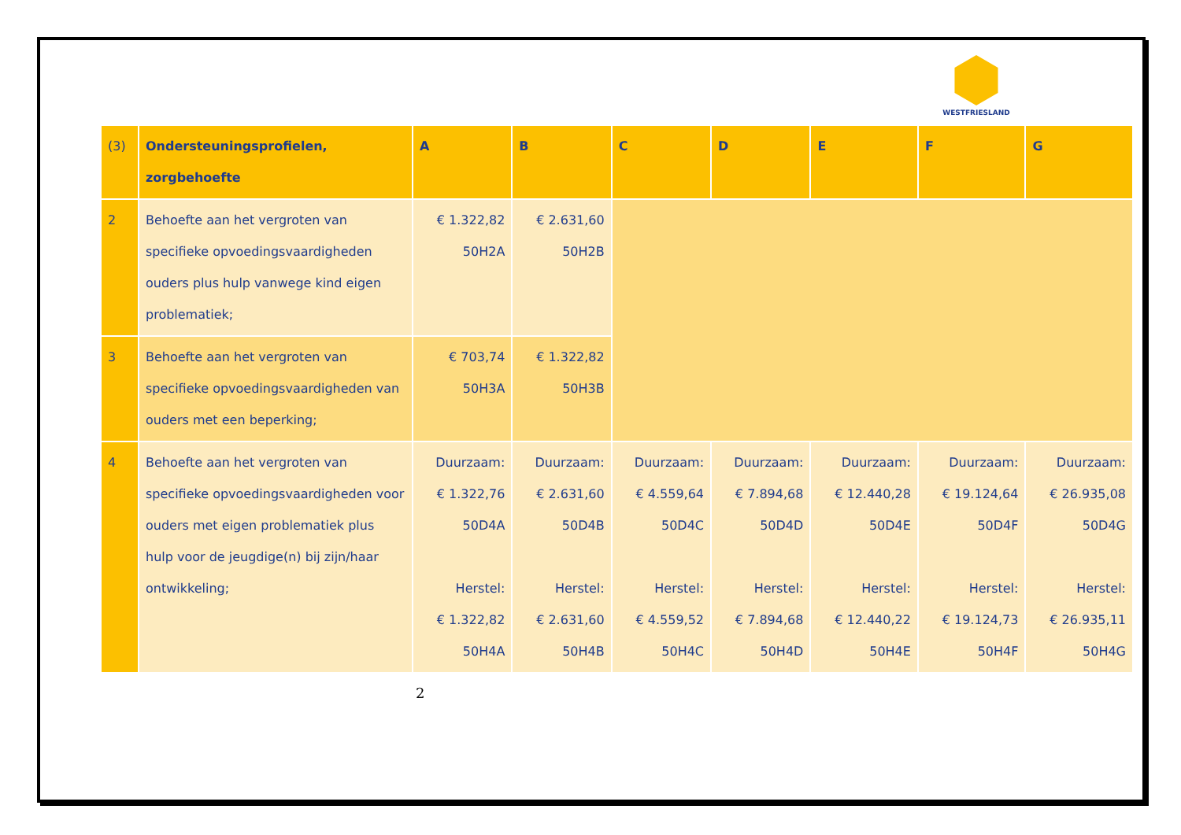WESTFRIESLAND
| (3) | Ondersteuningsprofielen, zorgbehoefte | A | B | C | D | E | F | G |
| --- | --- | --- | --- | --- | --- | --- | --- | --- |
| 2 | Behoefte aan het vergroten van specifieke opvoedingsvaardigheden ouders plus hulp vanwege kind eigen problematiek; | € 1.322,82 50H2A | € 2.631,60 50H2B | | | | | |
| 3 | Behoefte aan het vergroten van specifieke opvoedingsvaardigheden van ouders met een beperking; | € 703,74 50H3A | € 1.322,82 50H3B | | | | | |
| 4 | Behoefte aan het vergroten van specifieke opvoedingsvaardigheden voor ouders met eigen problematiek plus hulp voor de jeugdige(n) bij zijn/haar ontwikkeling; | Duurzaam: € 1.322,76 50D4A Herstel: € 1.322,82 50H4A | Duurzaam: € 2.631,60 50D4B Herstel: € 2.631,60 50H4B | Duurzaam: € 4.559,64 50D4C Herstel: € 4.559,52 50H4C | Duurzaam: € 7.894,68 50D4D Herstel: € 7.894,68 50H4D | Duurzaam: € 12.440,28 50D4E Herstel: € 12.440,22 50H4E | Duurzaam: € 19.124,64 50D4F Herstel: € 19.124,73 50H4F | Duurzaam: € 26.935,08 50D4G Herstel: € 26.935,11 50H4G |
2